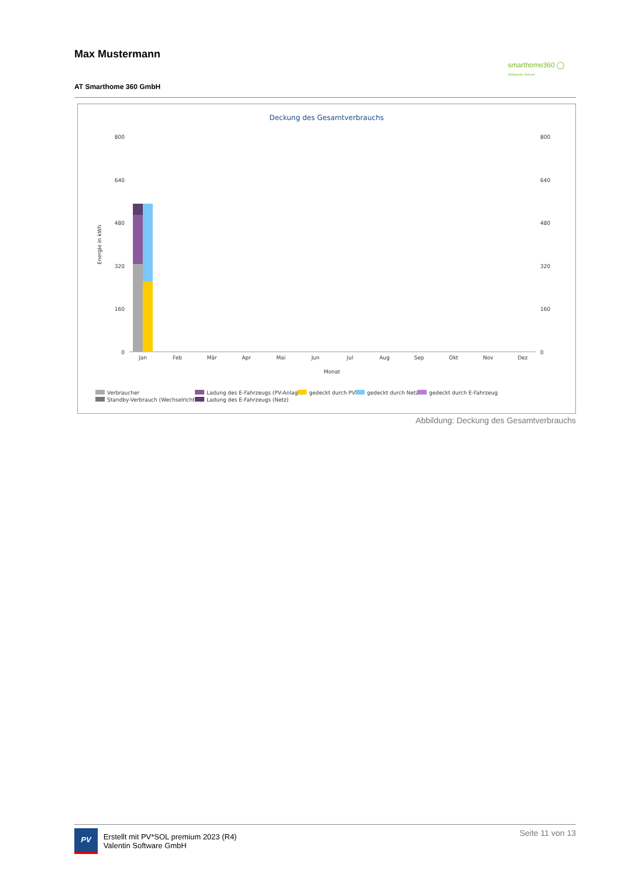Max Mustermann
smarthome360 ◯
Intelligentes Wohnen
AT Smarthome 360 GmbH
Deckung des Gesamtverbrauchs
800
640
480
320
160
0
800
640
480
320
160
0
Energie in kWh
Monat
Jan
Feb
Mär
Apr
Mai
Jun
Jul
Aug
Sep
Okt
Nov
Dez
Verbraucher
Standby-Verbrauch (Wechselrichter)
Ladung des E-Fahrzeugs (PV-Anlage)
Ladung des E-Fahrzeugs (Netz)
gedeckt durch PV
gedeckt durch Netz
gedeckt durch E-Fahrzeug
Abbildung: Deckung des Gesamtverbrauchs
PV Erstellt mit PV*SOL premium 2023 (R4)
Valentin Software GmbH Seite 11 von 13